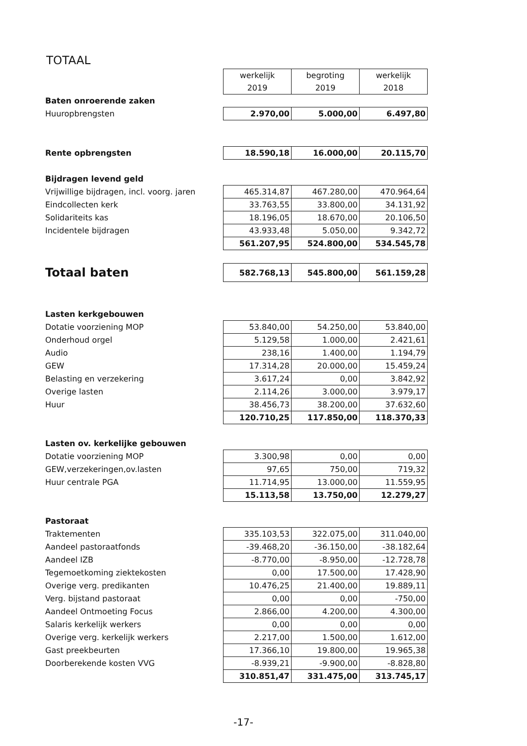TOTAAL
| | werkelijk 2019 | begroting 2019 | werkelijk 2018 |
| Baten onroerende zaken | | | |
| Huuropbrengsten | 2.970,00 | 5.000,00 | 6.497,80 |
| Rente opbrengsten | 18.590,18 | 16.000,00 | 20.115,70 |
| Bijdragen levend geld | | | |
| Vrijwillige bijdragen, incl. voorg. jaren | 465.314,87 | 467.280,00 | 470.964,64 |
| Eindcollecten kerk | 33.763,55 | 33.800,00 | 34.131,92 |
| Solidariteits kas | 18.196,05 | 18.670,00 | 20.106,50 |
| Incidentele bijdragen | 43.933,48 | 5.050,00 | 9.342,72 |
| | 561.207,95 | 524.800,00 | 534.545,78 |
| Totaal baten | 582.768,13 | 545.800,00 | 561.159,28 |
| Lasten kerkgebouwen | | | |
| Dotatie voorziening MOP | 53.840,00 | 54.250,00 | 53.840,00 |
| Onderhoud orgel | 5.129,58 | 1.000,00 | 2.421,61 |
| Audio | 238,16 | 1.400,00 | 1.194,79 |
| GEW | 17.314,28 | 20.000,00 | 15.459,24 |
| Belasting en verzekering | 3.617,24 | 0,00 | 3.842,92 |
| Overige lasten | 2.114,26 | 3.000,00 | 3.979,17 |
| Huur | 38.456,73 | 38.200,00 | 37.632,60 |
| | 120.710,25 | 117.850,00 | 118.370,33 |
| Lasten ov. kerkelijke gebouwen | | | |
| Dotatie voorziening MOP | 3.300,98 | 0,00 | 0,00 |
| GEW,verzekeringen,ov.lasten | 97,65 | 750,00 | 719,32 |
| Huur centrale PGA | 11.714,95 | 13.000,00 | 11.559,95 |
| | 15.113,58 | 13.750,00 | 12.279,27 |
| Pastoraat | | | |
| Traktementen | 335.103,53 | 322.075,00 | 311.040,00 |
| Aandeel pastoraatfonds | -39.468,20 | -36.150,00 | -38.182,64 |
| Aandeel IZB | -8.770,00 | -8.950,00 | -12.728,78 |
| Tegemoetkoming ziektekosten | 0,00 | 17.500,00 | 17.428,90 |
| Overige verg. predikanten | 10.476,25 | 21.400,00 | 19.889,11 |
| Verg. bijstand pastoraat | 0,00 | 0,00 | -750,00 |
| Aandeel Ontmoeting Focus | 2.866,00 | 4.200,00 | 4.300,00 |
| Salaris kerkelijk werkers | 0,00 | 0,00 | 0,00 |
| Overige verg. kerkelijk werkers | 2.217,00 | 1.500,00 | 1.612,00 |
| Gast preekbeurten | 17.366,10 | 19.800,00 | 19.965,38 |
| Doorberekende kosten VVG | -8.939,21 | -9.900,00 | -8.828,80 |
| | 310.851,47 | 331.475,00 | 313.745,17 |
-17-